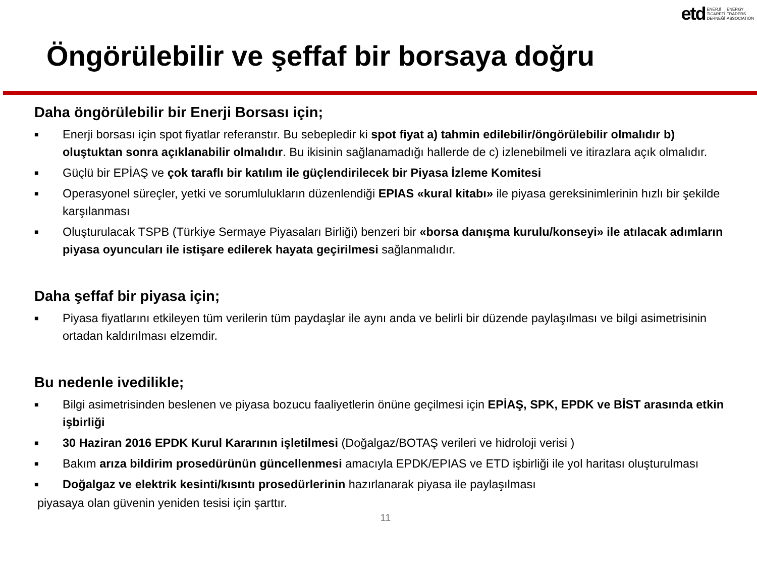etd ENERJİ
TİCARETİ
DERNEĞİ ENERGY
TRADERS
ASSOCIATION
Öngörülebilir ve şeffaf bir borsaya doğru
Daha öngörülebilir bir Enerji Borsası için;
■ Enerji borsası için spot fiyatlar referanstır. Bu sebepledir ki spot fiyat a) tahmin edilebilir/öngörülebilir olmalıdır b) oluştuktan sonra açıklanabilir olmalıdır. Bu ikisinin sağlanamadığı hallerde de c) izlenebilmeli ve itirazlara açık olmalıdır.
■ Güçlü bir EPİAŞ ve çok taraflı bir katılım ile güçlendirilecek bir Piyasa İzleme Komitesi
■ Operasyonel süreçler, yetki ve sorumlulukların düzenlendiği EPIAS «kural kitabı» ile piyasa gereksinimlerinin hızlı bir şekilde karşılanması
■ Oluşturulacak TSPB (Türkiye Sermaye Piyasaları Birliği) benzeri bir «borsa danışma kurulu/konseyi» ile atılacak adımların piyasa oyuncuları ile istişare edilerek hayata geçirilmesi sağlanmalıdır.
Daha şeffaf bir piyasa için;
■ Piyasa fiyatlarını etkileyen tüm verilerin tüm paydaşlar ile aynı anda ve belirli bir düzende paylaşılması ve bilgi asimetrisinin ortadan kaldırılması elzemdir.
Bu nedenle ivedilikle;
■ Bilgi asimetrisinden beslenen ve piyasa bozucu faaliyetlerin önüne geçilmesi için EPİAŞ, SPK, EPDK ve BİST arasında etkin işbirliği
■ 30 Haziran 2016 EPDK Kurul Kararının işletilmesi (Doğalgaz/BOTAŞ verileri ve hidroloji verisi )
■ Bakım arıza bildirim prosedürünün güncellenmesi amacıyla EPDK/EPIAS ve ETD işbirliği ile yol haritası oluşturulması
■ Doğalgaz ve elektrik kesinti/kısıntı prosedürlerinin hazırlanarak piyasa ile paylaşılması
piyasaya olan güvenin yeniden tesisi için şarttır.
11